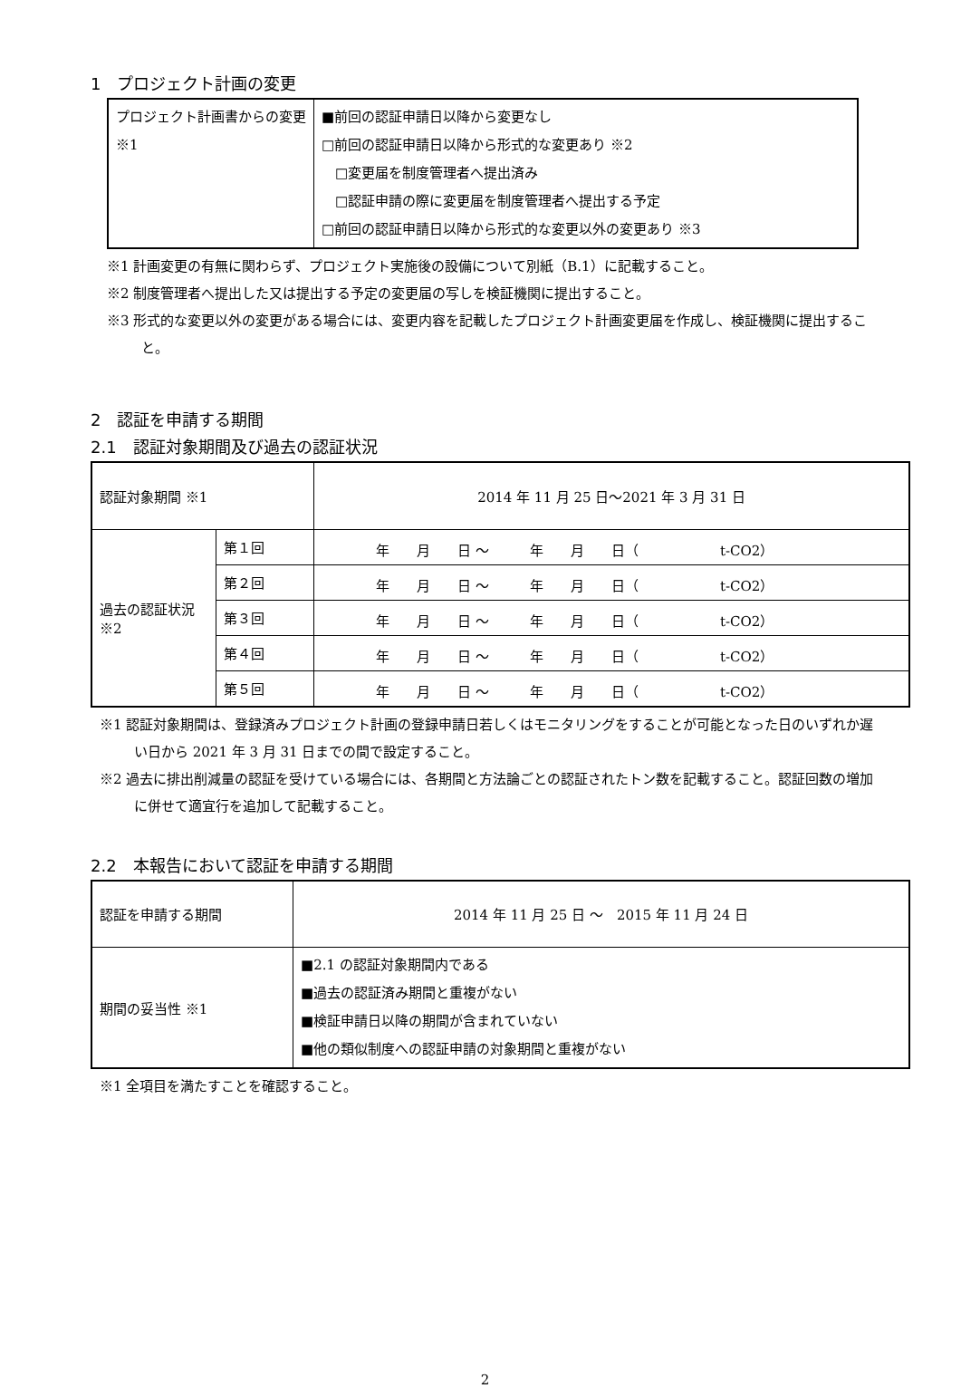1　プロジェクト計画の変更
| プロジェクト計画書からの変更 ※1 | ■前回の認証申請日以降から変更なし □前回の認証申請日以降から形式的な変更あり ※2 □変更届を制度管理者へ提出済み □認証申請の際に変更届を制度管理者へ提出する予定 □前回の認証申請日以降から形式的な変更以外の変更あり ※3 |
※1 計画変更の有無に関わらず、プロジェクト実施後の設備について別紙（B.1）に記載すること。
※2 制度管理者へ提出した又は提出する予定の変更届の写しを検証機関に提出すること。
※3 形式的な変更以外の変更がある場合には、変更内容を記載したプロジェクト計画変更届を作成し、検証機関に提出すること。
2　認証を申請する期間
2.1　認証対象期間及び過去の認証状況
| 認証対象期間 ※1 | | 2014 年 11 月 25 日～2021 年 3 月 31 日 |
| 過去の認証状況 ※2 | 第１回 | 年 月 日 ～ 年 月 日（ t-CO2） |
| | 第２回 | 年 月 日 ～ 年 月 日（ t-CO2） |
| | 第３回 | 年 月 日 ～ 年 月 日（ t-CO2） |
| | 第４回 | 年 月 日 ～ 年 月 日（ t-CO2） |
| | 第５回 | 年 月 日 ～ 年 月 日（ t-CO2） |
※1 認証対象期間は、登録済みプロジェクト計画の登録申請日若しくはモニタリングをすることが可能となった日のいずれか遅い日から 2021 年 3 月 31 日までの間で設定すること。
※2 過去に排出削減量の認証を受けている場合には、各期間と方法論ごとの認証されたトン数を記載すること。認証回数の増加に併せて適宜行を追加して記載すること。
2.2　本報告において認証を申請する期間
| 認証を申請する期間 | 2014 年 11 月 25 日 ～ 2015 年 11 月 24 日 |
| 期間の妥当性 ※1 | ■2.1 の認証対象期間内である ■過去の認証済み期間と重複がない ■検証申請日以降の期間が含まれていない ■他の類似制度への認証申請の対象期間と重複がない |
※1 全項目を満たすことを確認すること。
2